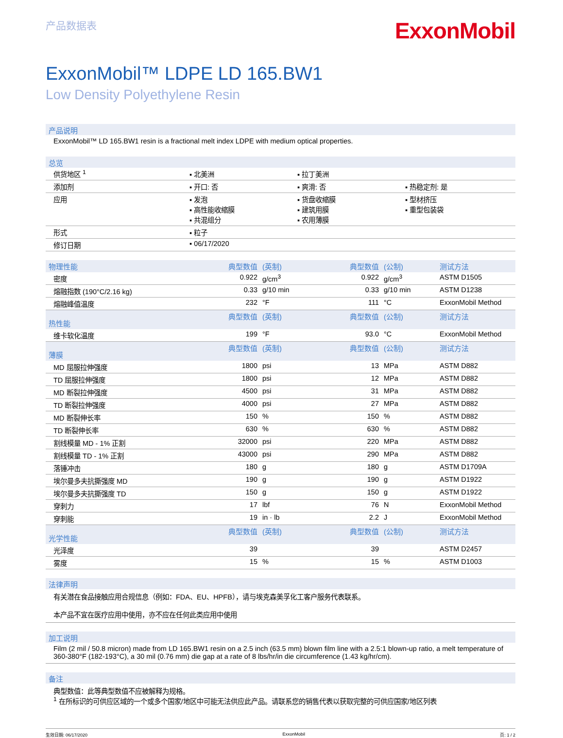产品数据表
ExxonMobil
ExxonMobil™ LDPE LD 165.BW1
Low Density Polyethylene Resin
产品说明
ExxonMobil™ LD 165.BW1 resin is a fractional melt index LDPE with medium optical properties.
总览
| 供货地区 <sup>1</sup> | ▪ 北美洲 | ▪ 拉丁美洲 | |
| 添加剂 | ▪ 开口: 否 | ▪ 爽滑: 否 | ▪ 热稳定剂: 是 |
| 应用 | ▪ 发泡 ▪ 高性能收缩膜 ▪ 共混组分 | ▪ 货盘收缩膜 ▪ 建筑用膜 ▪ 农用薄膜 | ▪ 型材挤压 ▪ 重型包装袋 |
| 形式 | ▪ 粒子 | | |
| 修订日期 | ▪ 06/17/2020 | | |
| 物理性能 | 典型数值 | (英制) | 典型数值 | (公制) | 测试方法 |
| --- | --- | --- | --- | --- | --- |
| 密度 | 0.922 | g/cm<sup>3</sup> | 0.922 | g/cm<sup>3</sup> | ASTM D1505 |
| 熔融指数 (190°C/2.16 kg) | 0.33 | g/10 min | 0.33 | g/10 min | ASTM D1238 |
| 熔融峰值温度 | 232 | °F | 111 | °C | ExxonMobil Method |
| 热性能 | 典型数值 | (英制) | 典型数值 | (公制) | 测试方法 |
| 维卡软化温度 | 199 | °F | 93.0 | °C | ExxonMobil Method |
| 薄膜 | 典型数值 | (英制) | 典型数值 | (公制) | 测试方法 |
| MD 屈服拉伸强度 | 1800 | psi | 13 | MPa | ASTM D882 |
| TD 屈服拉伸强度 | 1800 | psi | 12 | MPa | ASTM D882 |
| MD 断裂拉伸强度 | 4500 | psi | 31 | MPa | ASTM D882 |
| TD 断裂拉伸强度 | 4000 | psi | 27 | MPa | ASTM D882 |
| MD 断裂伸长率 | 150 | % | 150 | % | ASTM D882 |
| TD 断裂伸长率 | 630 | % | 630 | % | ASTM D882 |
| 割线模量 MD - 1% 正割 | 32000 | psi | 220 | MPa | ASTM D882 |
| 割线模量 TD - 1% 正割 | 43000 | psi | 290 | MPa | ASTM D882 |
| 落锤冲击 | 180 | g | 180 | g | ASTM D1709A |
| 埃尔曼多夫抗撕强度 MD | 190 | g | 190 | g | ASTM D1922 |
| 埃尔曼多夫抗撕强度 TD | 150 | g | 150 | g | ASTM D1922 |
| 穿刺力 | 17 | lbf | 76 | N | ExxonMobil Method |
| 穿刺能 | 19 | in · lb | 2.2 | J | ExxonMobil Method |
| 光学性能 | 典型数值 | (英制) | 典型数值 | (公制) | 测试方法 |
| 光泽度 | 39 | | 39 | | ASTM D2457 |
| 雾度 | 15 | % | 15 | % | ASTM D1003 |
法律声明
有关潜在食品接触应用合规信息（例如：FDA、EU、HPFB），请与埃克森美孚化工客户服务代表联系。
本产品不宜在医疗应用中使用，亦不应在任何此类应用中使用
加工说明
Film (2 mil / 50.8 micron) made from LD 165.BW1 resin on a 2.5 inch (63.5 mm) blown film line with a 2.5:1 blown-up ratio, a melt temperature of 360-380°F (182-193°C), a 30 mil (0.76 mm) die gap at a rate of 8 lbs/hr/in die circumference (1.43 kg/hr/cm).
备注
典型数值：此等典型数值不应被解释为规格。
<sup>1</sup> 在所标识的可供应区域的一个或多个国家/地区中可能无法供应此产品。请联系您的销售代表以获取完整的可供应国家/地区列表
生效日期: 06/17/2020 ExxonMobil 页: 1 / 2